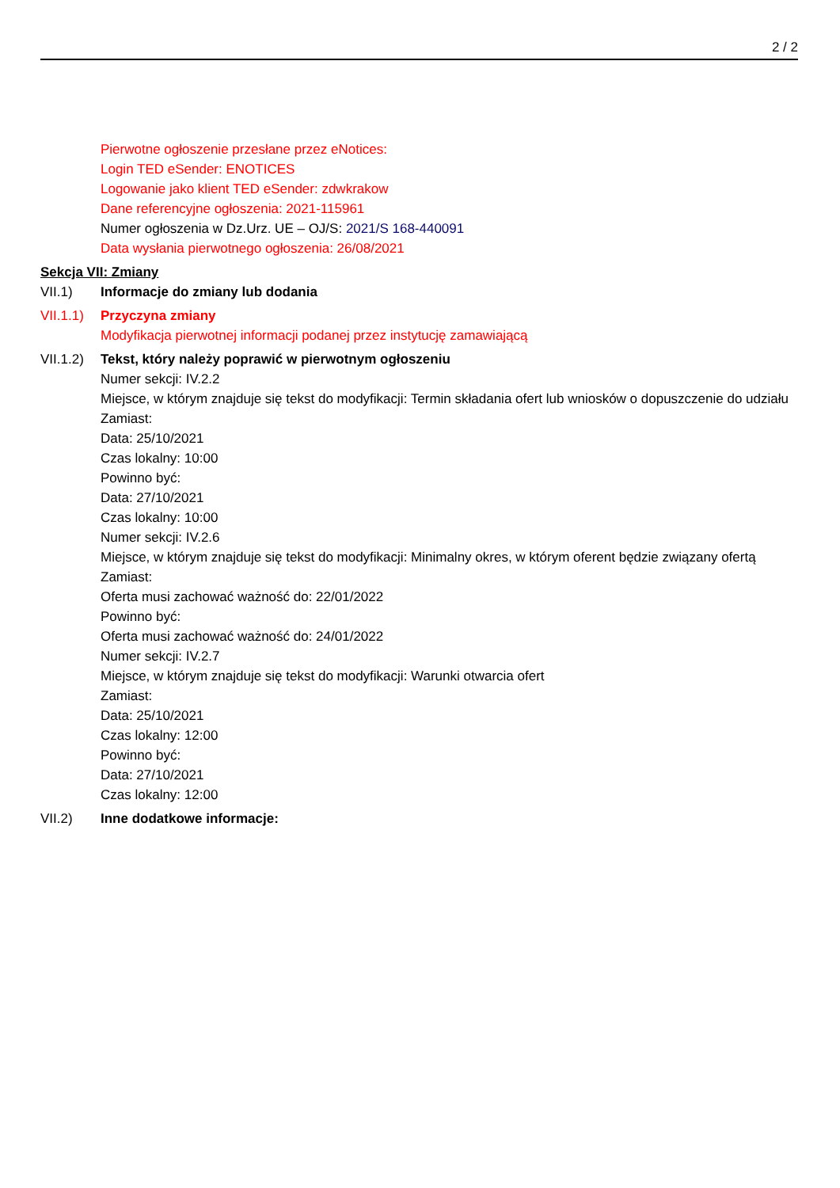2 / 2
Pierwotne ogłoszenie przesłane przez eNotices:
Login TED eSender: ENOTICES
Logowanie jako klient TED eSender: zdwkrakow
Dane referencyjne ogłoszenia: 2021-115961
Numer ogłoszenia w Dz.Urz. UE – OJ/S: 2021/S 168-440091
Data wysłania pierwotnego ogłoszenia: 26/08/2021
Sekcja VII: Zmiany
VII.1) Informacje do zmiany lub dodania
VII.1.1)
Przyczyna zmiany
Modyfikacja pierwotnej informacji podanej przez instytucję zamawiającą
VII.1.2)
Tekst, który należy poprawić w pierwotnym ogłoszeniu
Numer sekcji: IV.2.2
Miejsce, w którym znajduje się tekst do modyfikacji: Termin składania ofert lub wniosków o dopuszczenie do udziału
Zamiast:
Data: 25/10/2021
Czas lokalny: 10:00
Powinno być:
Data: 27/10/2021
Czas lokalny: 10:00
Numer sekcji: IV.2.6
Miejsce, w którym znajduje się tekst do modyfikacji: Minimalny okres, w którym oferent będzie związany ofertą
Zamiast:
Oferta musi zachować ważność do: 22/01/2022
Powinno być:
Oferta musi zachować ważność do: 24/01/2022
Numer sekcji: IV.2.7
Miejsce, w którym znajduje się tekst do modyfikacji: Warunki otwarcia ofert
Zamiast:
Data: 25/10/2021
Czas lokalny: 12:00
Powinno być:
Data: 27/10/2021
Czas lokalny: 12:00
VII.2) Inne dodatkowe informacje: